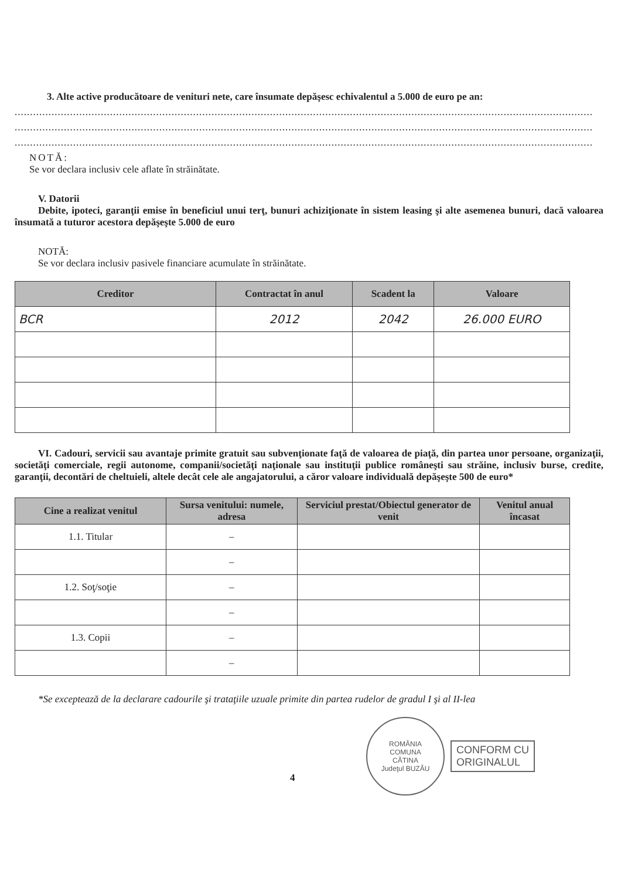3. Alte active producătoare de venituri nete, care însumate depăşesc echivalentul a 5.000 de euro pe an:
............................................................................................................................................................................................
............................................................................................................................................................................................
............................................................................................................................................................................................
NOTĂ:
Se vor declara inclusiv cele aflate în străinătate.
V. Datorii
Debite, ipoteci, garanţii emise în beneficiul unui terţ, bunuri achiziţionate în sistem leasing şi alte asemenea bunuri, dacă valoarea însumată a tuturor acestora depăşeşte 5.000 de euro
NOTĂ:
Se vor declara inclusiv pasivele financiare acumulate în străinătate.
| Creditor | Contractat în anul | Scadent la | Valoare |
| --- | --- | --- | --- |
| BCR | 2012 | 2042 | 26.000 EURO |
VI. Cadouri, servicii sau avantaje primite gratuit sau subvenţionate faţă de valoarea de piaţă, din partea unor persoane, organizaţii, societăţi comerciale, regii autonome, companii/societăţi naţionale sau instituţii publice româneşti sau străine, inclusiv burse, credite, garanţii, decontări de cheltuieli, altele decât cele ale angajatorului, a căror valoare individuală depăşeşte 500 de euro*
| Cine a realizat venitul | Sursa venitului: numele, adresa | Serviciul prestat/Obiectul generator de venit | Venitul anual încasat |
| --- | --- | --- | --- |
| 1.1. Titular | – | | |
| | – | | |
| 1.2. Soţ/soţie | – | | |
| | – | | |
| 1.3. Copii | – | | |
| | – | | |
*Se exceptează de la declarare cadourile şi trataţiile uzuale primite din partea rudelor de gradul I şi al II-lea
ROMÂNIA
COMUNA
CĂTINA
Judeţul BUZĂU
CONFORM CU
ORIGINALUL
4